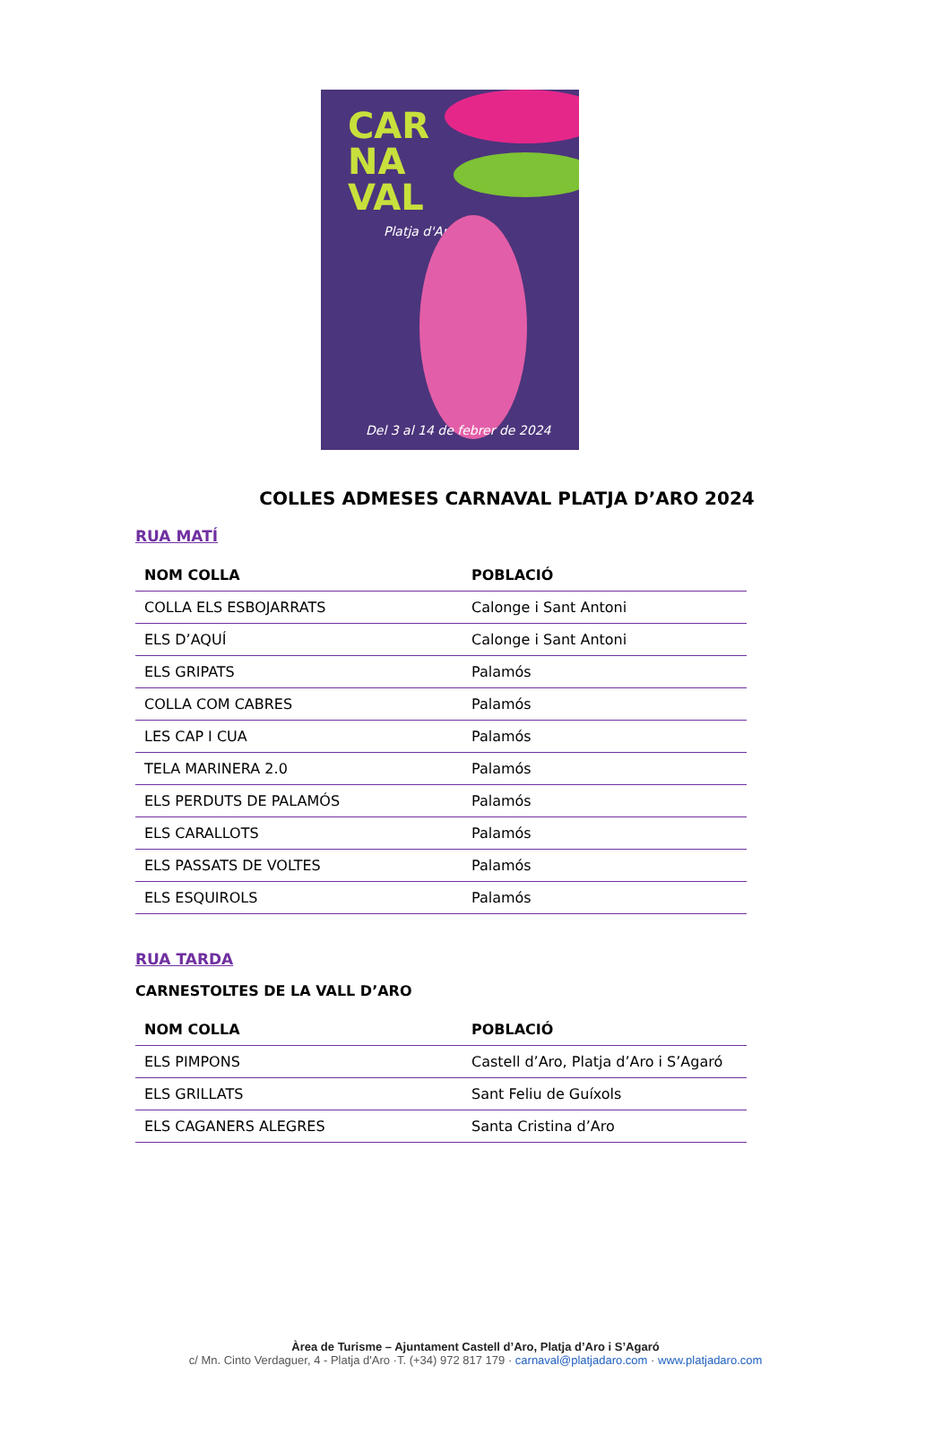CAR
NA
VAL
Platja d'Aro
Del 3 al 14 de febrer de 2024
COLLES ADMESES CARNAVAL PLATJA D’ARO 2024
RUA MATÍ
| NOM COLLA | POBLACIÓ |
| --- | --- |
| COLLA ELS ESBOJARRATS | Calonge i Sant Antoni |
| ELS D’AQUÍ | Calonge i Sant Antoni |
| ELS GRIPATS | Palamós |
| COLLA COM CABRES | Palamós |
| LES CAP I CUA | Palamós |
| TELA MARINERA 2.0 | Palamós |
| ELS PERDUTS DE PALAMÓS | Palamós |
| ELS CARALLOTS | Palamós |
| ELS PASSATS DE VOLTES | Palamós |
| ELS ESQUIROLS | Palamós |
RUA TARDA
CARNESTOLTES DE LA VALL D’ARO
| NOM COLLA | POBLACIÓ |
| --- | --- |
| ELS PIMPONS | Castell d’Aro, Platja d’Aro i S’Agaró |
| ELS GRILLATS | Sant Feliu de Guíxols |
| ELS CAGANERS ALEGRES | Santa Cristina d’Aro |
Àrea de Turisme – Ajuntament Castell d’Aro, Platja d’Aro i S’Agaró
c/ Mn. Cinto Verdaguer, 4 - Platja d'Aro ·T. (+34) 972 817 179 · carnaval@platjadaro.com · www.platjadaro.com